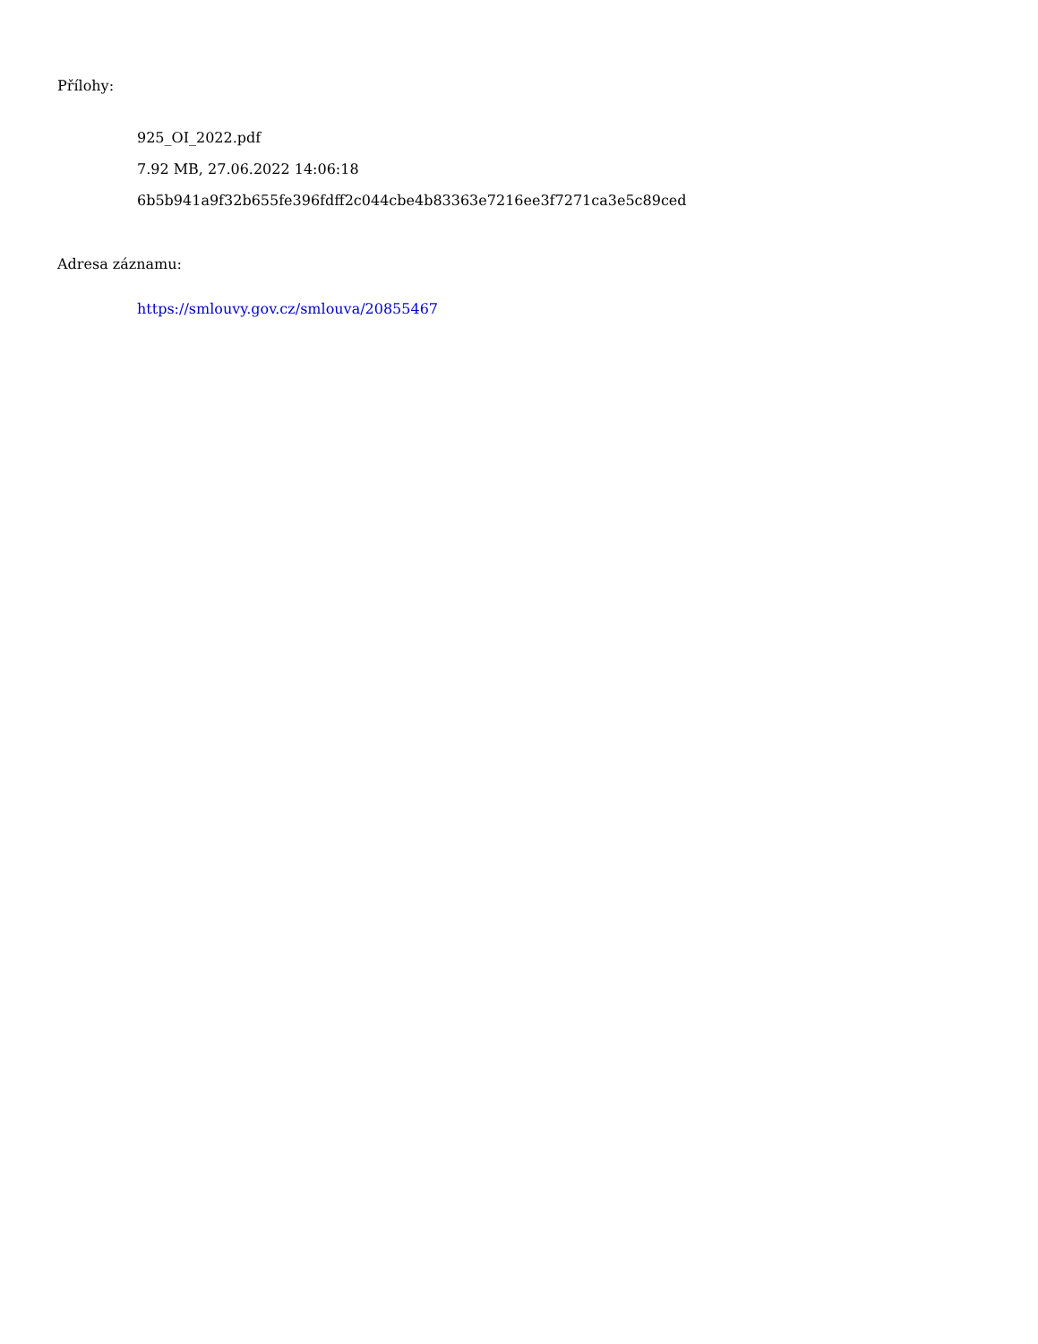Přílohy:
925_OI_2022.pdf
7.92 MB, 27.06.2022 14:06:18
6b5b941a9f32b655fe396fdff2c044cbe4b83363e7216ee3f7271ca3e5c89ced
Adresa záznamu:
https://smlouvy.gov.cz/smlouva/20855467